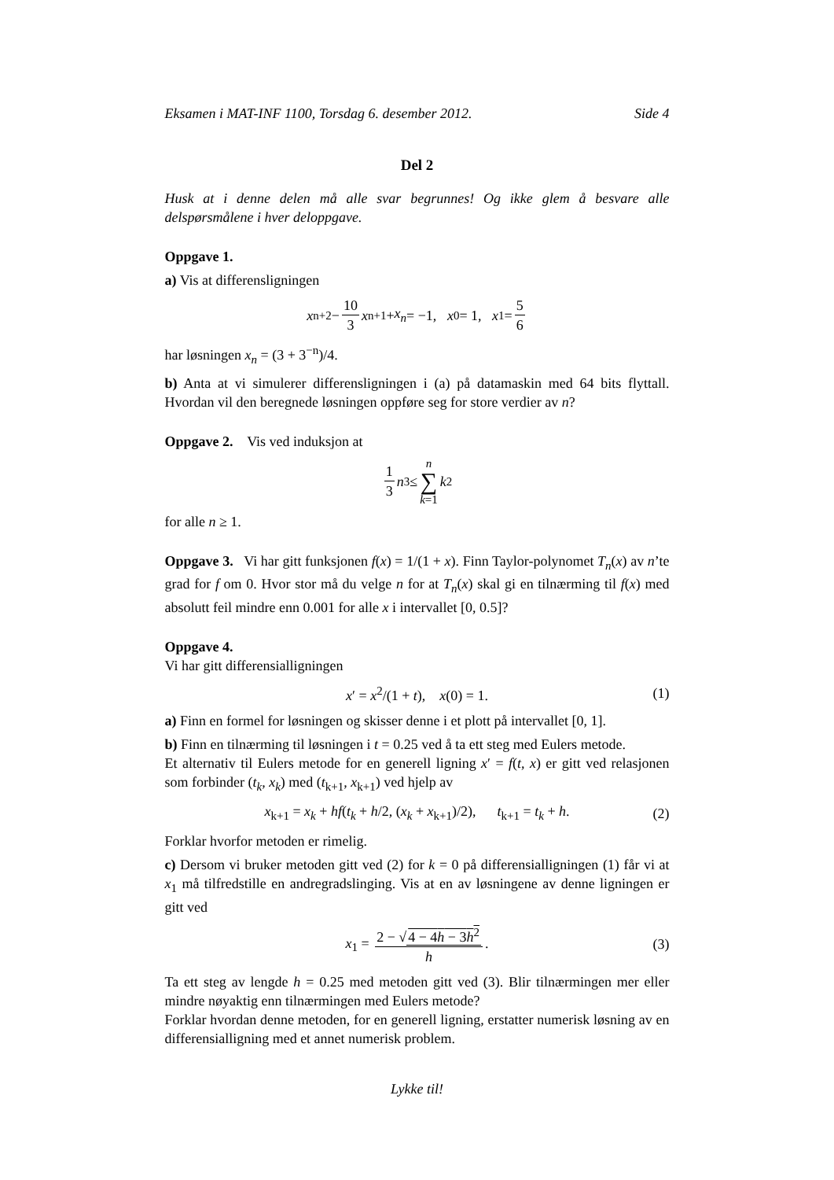Eksamen i MAT-INF 1100, Torsdag 6. desember 2012. Side 4
Del 2
Husk at i denne delen må alle svar begrunnes! Og ikke glem å besvare alle delspørsmålene i hver deloppgave.
Oppgave 1.
a) Vis at differensligningen
x<sub>n+2</sub> − 10 3 x<sub>n+1</sub> + x<sub>n</sub> = −1, x<sub>0</sub> = 1, x<sub>1</sub> = 5 6
har løsningen x<sub>n</sub> = (3 + 3<sup>−n</sup>)/4.
b) Anta at vi simulerer differensligningen i (a) på datamaskin med 64 bits flyttall. Hvordan vil den beregnede løsningen oppføre seg for store verdier av n?
Oppgave 2. Vis ved induksjon at
1 3 n<sup>3</sup> ≤ n ∑ k=1 k<sup>2</sup>
for alle n ≥ 1.
Oppgave 3. Vi har gitt funksjonen f(x) = 1/(1 + x). Finn Taylor-polynomet T<sub>n</sub>(x) av n’te grad for f om 0. Hvor stor må du velge n for at T<sub>n</sub>(x) skal gi en tilnærming til f(x) med absolutt feil mindre enn 0.001 for alle x i intervallet [0, 0.5]?
Oppgave 4.
Vi har gitt differensialligningen
x′ = x<sup>2</sup>/(1 + t), x(0) = 1. (1)
a) Finn en formel for løsningen og skisser denne i et plott på intervallet [0, 1].
b) Finn en tilnærming til løsningen i t = 0.25 ved å ta ett steg med Eulers metode.
Et alternativ til Eulers metode for en generell ligning x′ = f(t, x) er gitt ved relasjonen som forbinder (t<sub>k</sub>, x<sub>k</sub>) med (t<sub>k+1</sub>, x<sub>k+1</sub>) ved hjelp av
x<sub>k+1</sub> = x<sub>k</sub> + hf(t<sub>k</sub> + h/2, (x<sub>k</sub> + x<sub>k+1</sub>)/2), t<sub>k+1</sub> = t<sub>k</sub> + h. (2)
Forklar hvorfor metoden er rimelig.
c) Dersom vi bruker metoden gitt ved (2) for k = 0 på differensialligningen (1) får vi at x<sub>1</sub> må tilfredstille en andregradslinging. Vis at en av løsningene av denne ligningen er gitt ved
x<sub>1</sub> = 2 − √4 − 4h − 3h<sup>2</sup> h. (3)
Ta ett steg av lengde h = 0.25 med metoden gitt ved (3). Blir tilnærmingen mer eller mindre nøyaktig enn tilnærmingen med Eulers metode?
Forklar hvordan denne metoden, for en generell ligning, erstatter numerisk løsning av en differensialligning med et annet numerisk problem.
Lykke til!